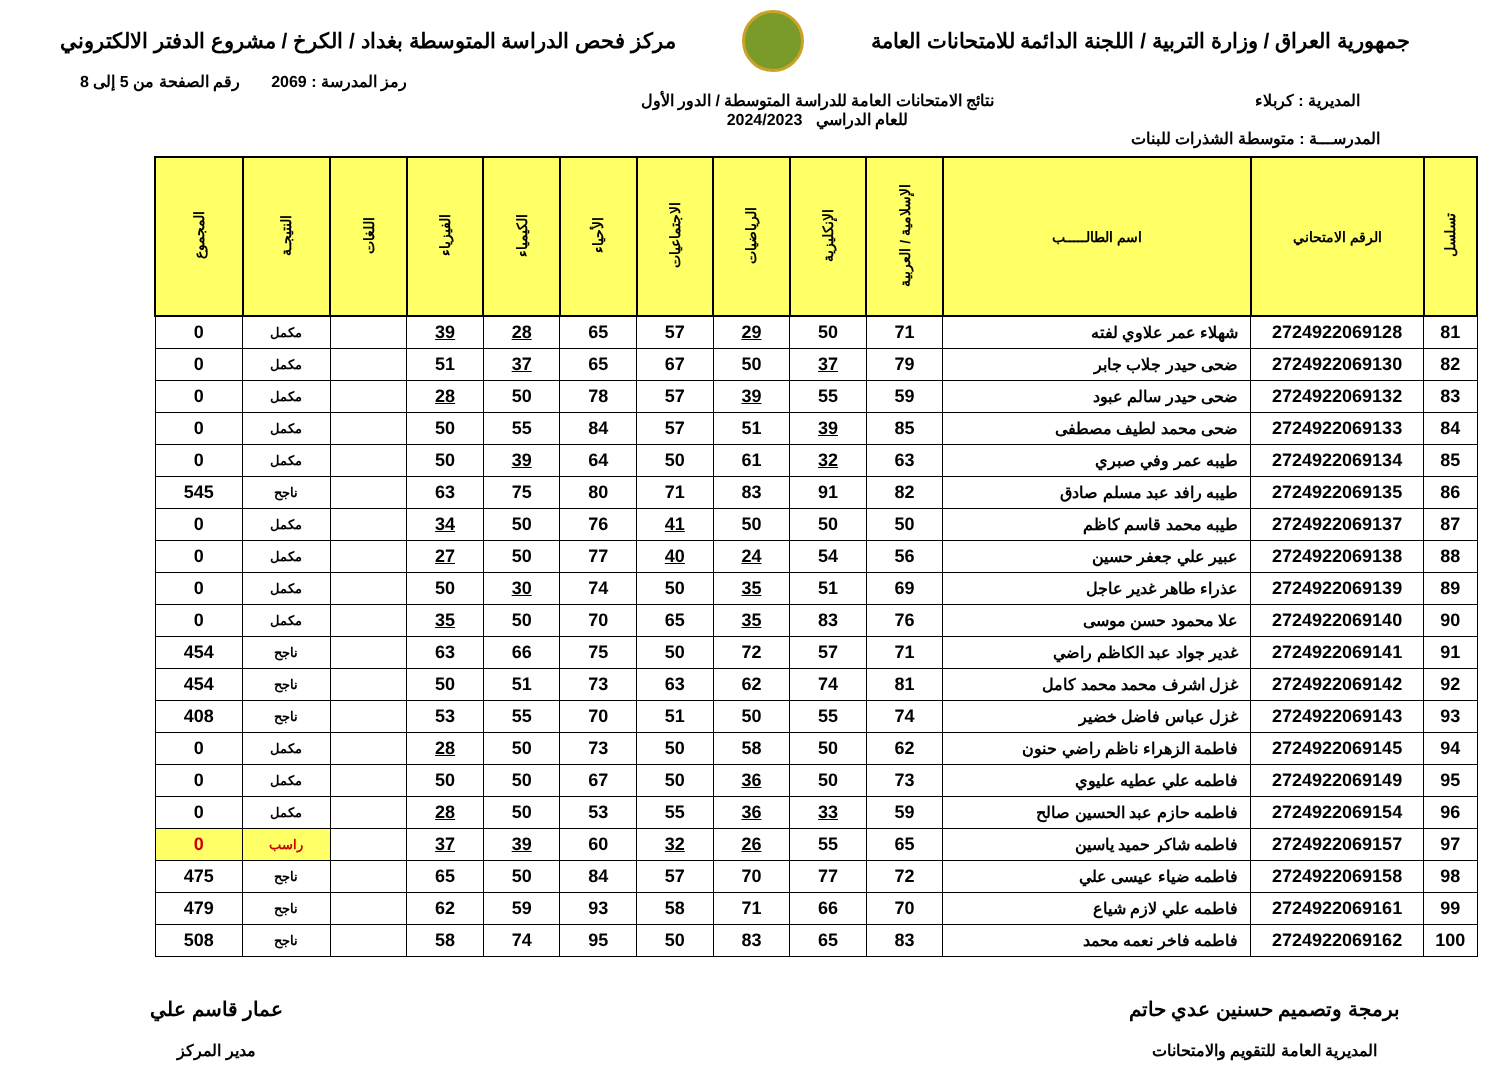جمهورية العراق / وزارة التربية / اللجنة الدائمة للامتحانات العامة
مركز فحص الدراسة المتوسطة بغداد / الكرخ / مشروع الدفتر الالكتروني
رمز المدرسة : 2069 رقم الصفحة من 5 إلى 8
المديرية : كربلاء نتائج الامتحانات العامة للدراسة المتوسطة / الدور الأول
للعام الدراسي 2024/2023
المدرســـة : متوسطة الشذرات للبنات
| تسلسل | الرقم الامتحاني | اسم الطالـــــب | الإسلامية / العربية | الإنكليزية | الرياضيات | الاجتماعيات | الأحياء | الكيمياء | الفيزياء | اللغات | النتيجـة | المجموع |
| --- | --- | --- | --- | --- | --- | --- | --- | --- | --- | --- | --- | --- |
| 81 | 2724922069128 | شهلاء عمر علاوي لفته | 71 | 50 | 29 | 57 | 65 | 28 | 39 | | مكمل | 0 |
| 82 | 2724922069130 | ضحى حيدر جلاب جابر | 79 | 37 | 50 | 67 | 65 | 37 | 51 | | مكمل | 0 |
| 83 | 2724922069132 | ضحى حيدر سالم عبود | 59 | 55 | 39 | 57 | 78 | 50 | 28 | | مكمل | 0 |
| 84 | 2724922069133 | ضحى محمد لطيف مصطفى | 85 | 39 | 51 | 57 | 84 | 55 | 50 | | مكمل | 0 |
| 85 | 2724922069134 | طيبه عمر وفي صبري | 63 | 32 | 61 | 50 | 64 | 39 | 50 | | مكمل | 0 |
| 86 | 2724922069135 | طيبه رافد عبد مسلم صادق | 82 | 91 | 83 | 71 | 80 | 75 | 63 | | ناجح | 545 |
| 87 | 2724922069137 | طيبه محمد قاسم كاظم | 50 | 50 | 50 | 41 | 76 | 50 | 34 | | مكمل | 0 |
| 88 | 2724922069138 | عبير علي جعفر حسين | 56 | 54 | 24 | 40 | 77 | 50 | 27 | | مكمل | 0 |
| 89 | 2724922069139 | عذراء طاهر غدير عاجل | 69 | 51 | 35 | 50 | 74 | 30 | 50 | | مكمل | 0 |
| 90 | 2724922069140 | علا محمود حسن موسى | 76 | 83 | 35 | 65 | 70 | 50 | 35 | | مكمل | 0 |
| 91 | 2724922069141 | غدير جواد عبد الكاظم راضي | 71 | 57 | 72 | 50 | 75 | 66 | 63 | | ناجح | 454 |
| 92 | 2724922069142 | غزل اشرف محمد محمد كامل | 81 | 74 | 62 | 63 | 73 | 51 | 50 | | ناجح | 454 |
| 93 | 2724922069143 | غزل عباس فاضل خضير | 74 | 55 | 50 | 51 | 70 | 55 | 53 | | ناجح | 408 |
| 94 | 2724922069145 | فاطمة الزهراء ناظم راضي حنون | 62 | 50 | 58 | 50 | 73 | 50 | 28 | | مكمل | 0 |
| 95 | 2724922069149 | فاطمه علي عطيه عليوي | 73 | 50 | 36 | 50 | 67 | 50 | 50 | | مكمل | 0 |
| 96 | 2724922069154 | فاطمه حازم عبد الحسين صالح | 59 | 33 | 36 | 55 | 53 | 50 | 28 | | مكمل | 0 |
| 97 | 2724922069157 | فاطمه شاكر حميد ياسين | 65 | 55 | 26 | 32 | 60 | 39 | 37 | | راسب | 0 |
| 98 | 2724922069158 | فاطمه ضياء عيسى علي | 72 | 77 | 70 | 57 | 84 | 50 | 65 | | ناجح | 475 |
| 99 | 2724922069161 | فاطمه علي لازم شياع | 70 | 66 | 71 | 58 | 93 | 59 | 62 | | ناجح | 479 |
| 100 | 2724922069162 | فاطمه فاخر نعمه محمد | 83 | 65 | 83 | 50 | 95 | 74 | 58 | | ناجح | 508 |
برمجة وتصميم حسنين عدي حاتم
المديرية العامة للتقويم والامتحانات
عمار قاسم علي
مدير المركز